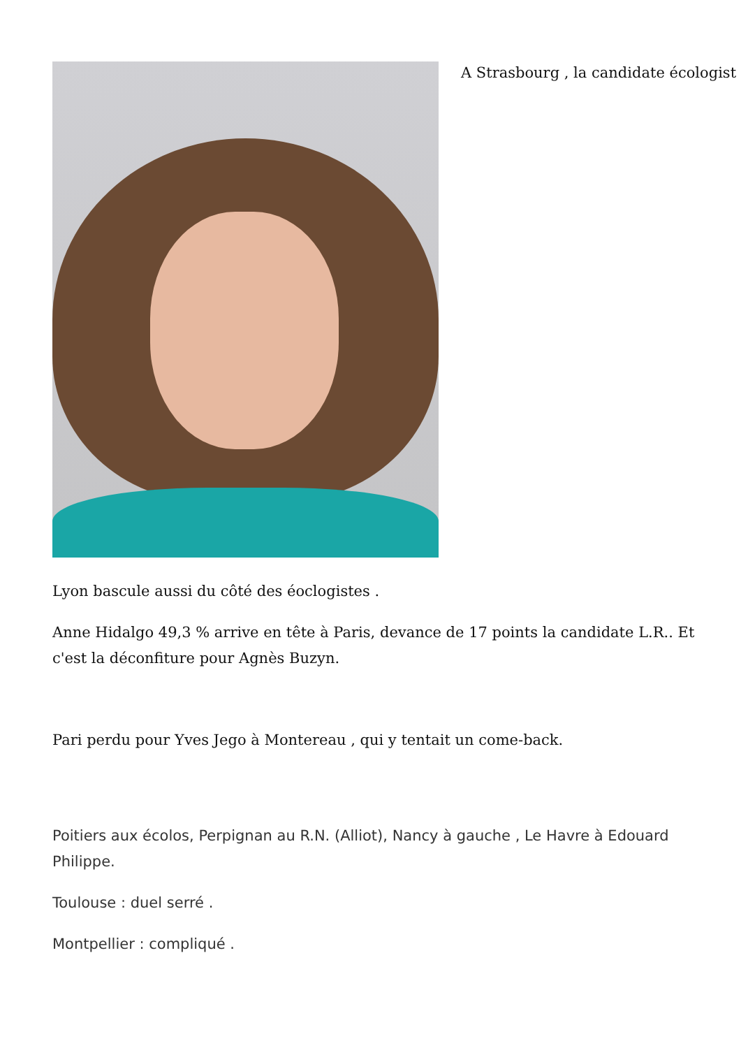A Strasbourg , la candidate écologist
Lyon bascule aussi du côté des éoclogistes .
Anne Hidalgo 49,3 % arrive en tête à Paris, devance de 17 points la candidate L.R.. Et c'est la déconfiture pour Agnès Buzyn.
Pari perdu pour Yves Jego à Montereau , qui y tentait un come-back.
Poitiers aux écolos, Perpignan au R.N. (Alliot), Nancy à gauche , Le Havre à Edouard Philippe.
Toulouse : duel serré .
Montpellier : compliqué .